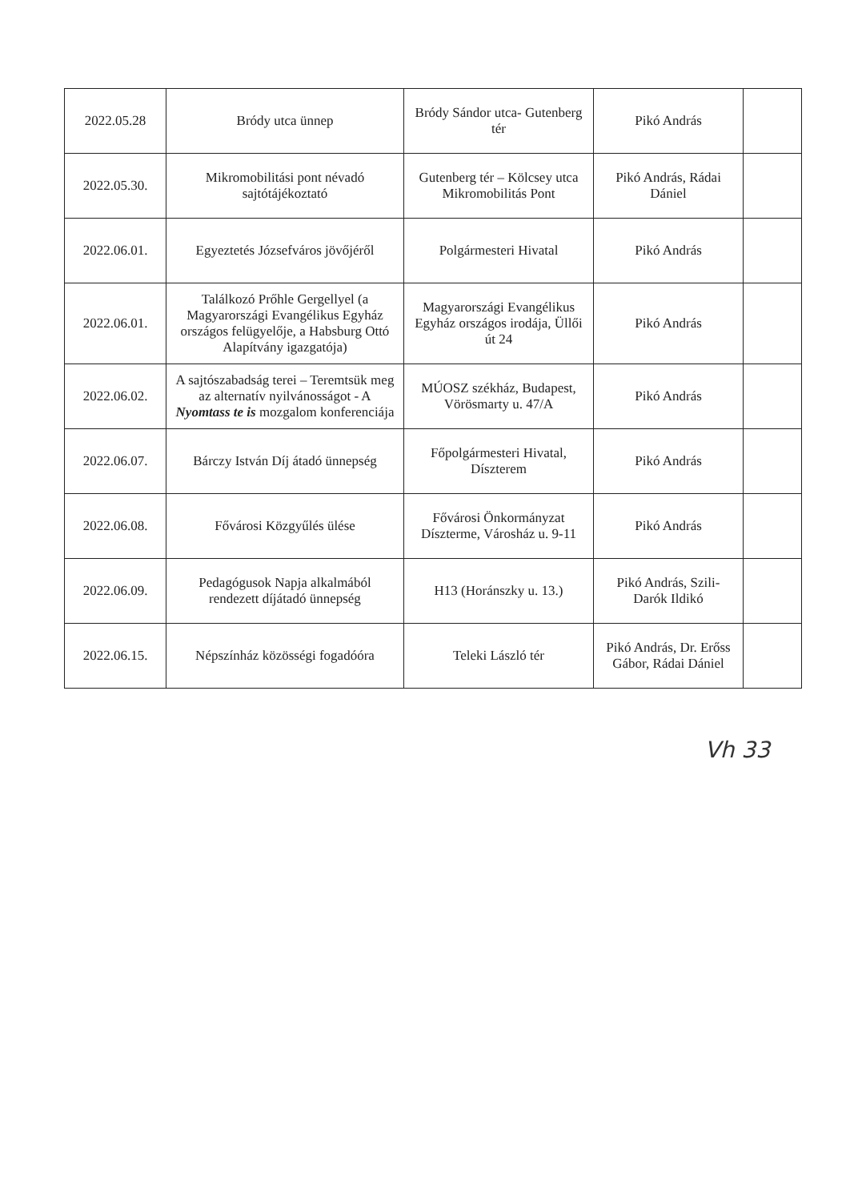| 2022.05.28 | Bródy utca ünnep | Bródy Sándor utca- Gutenberg tér | Pikó András | |
| 2022.05.30. | Mikromobilitási pont névadó sajtótájékoztató | Gutenberg tér – Kölcsey utca Mikromobilitás Pont | Pikó András, Rádai Dániel | |
| 2022.06.01. | Egyeztetés Józsefváros jövőjéről | Polgármesteri Hivatal | Pikó András | |
| 2022.06.01. | Találkozó Prőhle Gergellyel (a Magyarországi Evangélikus Egyház országos felügyelője, a Habsburg Ottó Alapítvány igazgatója) | Magyarországi Evangélikus Egyház országos irodája, Üllői út 24 | Pikó András | |
| 2022.06.02. | A sajtószabadság terei – Teremtsük meg az alternatív nyilvánosságot - A Nyomtass te is mozgalom konferenciája | MÚOSZ székház, Budapest, Vörösmarty u. 47/A | Pikó András | |
| 2022.06.07. | Bárczy István Díj átadó ünnepség | Főpolgármesteri Hivatal, Díszterem | Pikó András | |
| 2022.06.08. | Fővárosi Közgyűlés ülése | Fővárosi Önkormányzat Díszterme, Városház u. 9-11 | Pikó András | |
| 2022.06.09. | Pedagógusok Napja alkalmából rendezett díjátadó ünnepség | H13 (Horánszky u. 13.) | Pikó András, Szili-Darók Ildikó | |
| 2022.06.15. | Népszínház közösségi fogadóóra | Teleki László tér | Pikó András, Dr. Erőss Gábor, Rádai Dániel | |
Vh 33